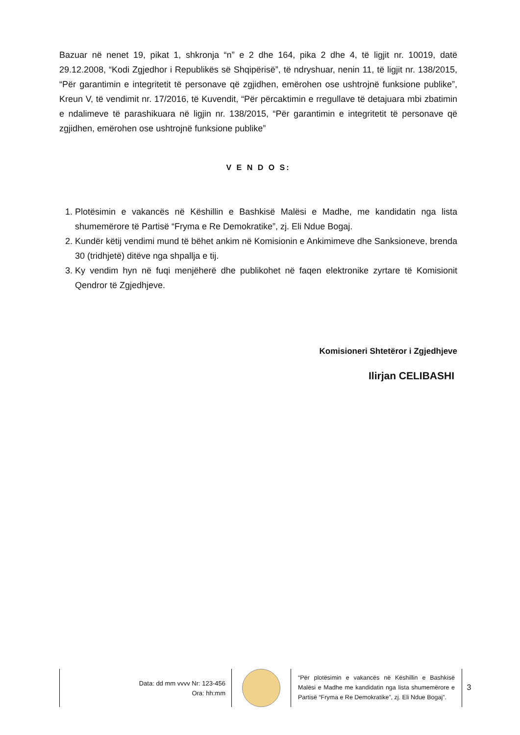Bazuar në nenet 19, pikat 1, shkronja “n” e 2 dhe 164, pika 2 dhe 4, të ligjit nr. 10019, datë 29.12.2008, “Kodi Zgjedhor i Republikës së Shqipërisë”, të ndryshuar, nenin 11, të ligjit nr. 138/2015, “Për garantimin e integritetit të personave që zgjidhen, emërohen ose ushtrojnë funksione publike”, Kreun V, të vendimit nr. 17/2016, të Kuvendit, “Për përcaktimin e rregullave të detajuara mbi zbatimin e ndalimeve të parashikuara në ligjin nr. 138/2015, “Për garantimin e integritetit të personave që zgjidhen, emërohen ose ushtrojnë funksione publike”
V E N D O S:
1. Plotësimin e vakancës në Këshillin e Bashkisë Malësi e Madhe, me kandidatin nga lista shumemërore të Partisë “Fryma e Re Demokratike”, zj. Eli Ndue Bogaj.
2. Kundër këtij vendimi mund të bëhet ankim në Komisionin e Ankimimeve dhe Sanksioneve, brenda 30 (tridhjetë) ditëve nga shpallja e tij.
3. Ky vendim hyn në fuqi menjëherë dhe publikohet në faqen elektronike zyrtare të Komisionit Qendror të Zgjedhjeve.
Komisioneri Shtetëror i Zgjedhjeve
Ilirjan CELIBASHI
Data: dd mm vvvv Nr: 123-456
Ora: hh:mm
“Për plotësimin e vakancës në Këshillin e Bashkisë Malësi e Madhe me kandidatin nga lista shumemërore e Partisë “Fryma e Re Demokratike”, zj. Eli Ndue Bogaj”.
3